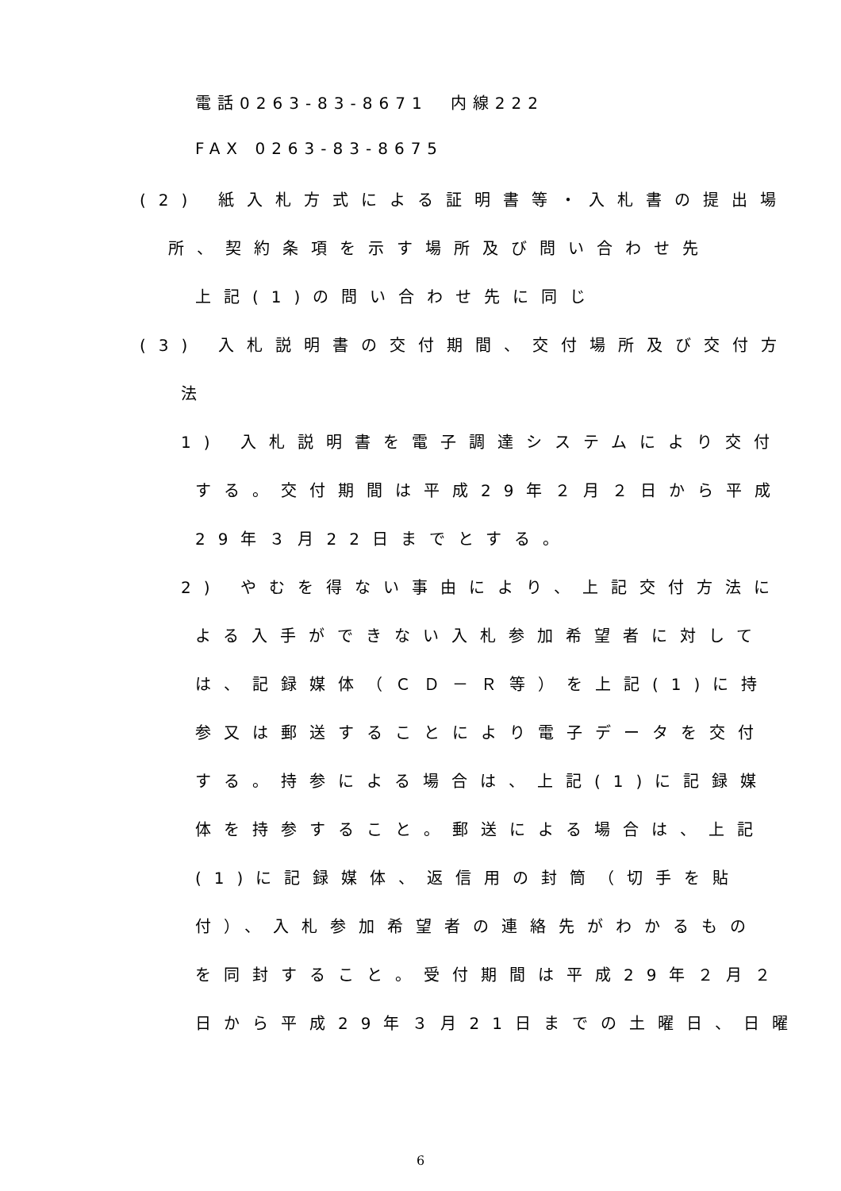電話0263-83-8671　内線222
FAX 0263-83-8675
(2) 紙入札方式による証明書等・入札書の提出場
所、契約条項を示す場所及び問い合わせ先
上記(1)の問い合わせ先に同じ
(3) 入札説明書の交付期間、交付場所及び交付方
法
1) 入札説明書を電子調達システムにより交付
する。交付期間は平成29年２月２日から平成
29年３月22日までとする。
2) やむを得ない事由により、上記交付方法に
よる入手ができない入札参加希望者に対して
は、記録媒体（ＣＤ－Ｒ等）を上記(1)に持
参又は郵送することにより電子データを交付
する。持参による場合は、上記(1)に記録媒
体を持参すること。郵送による場合は、上記
(1)に記録媒体、返信用の封筒（切手を貼
付）、入札参加希望者の連絡先がわかるもの
を同封すること。受付期間は平成29年２月２
日から平成29年３月21日までの土曜日、日曜
6